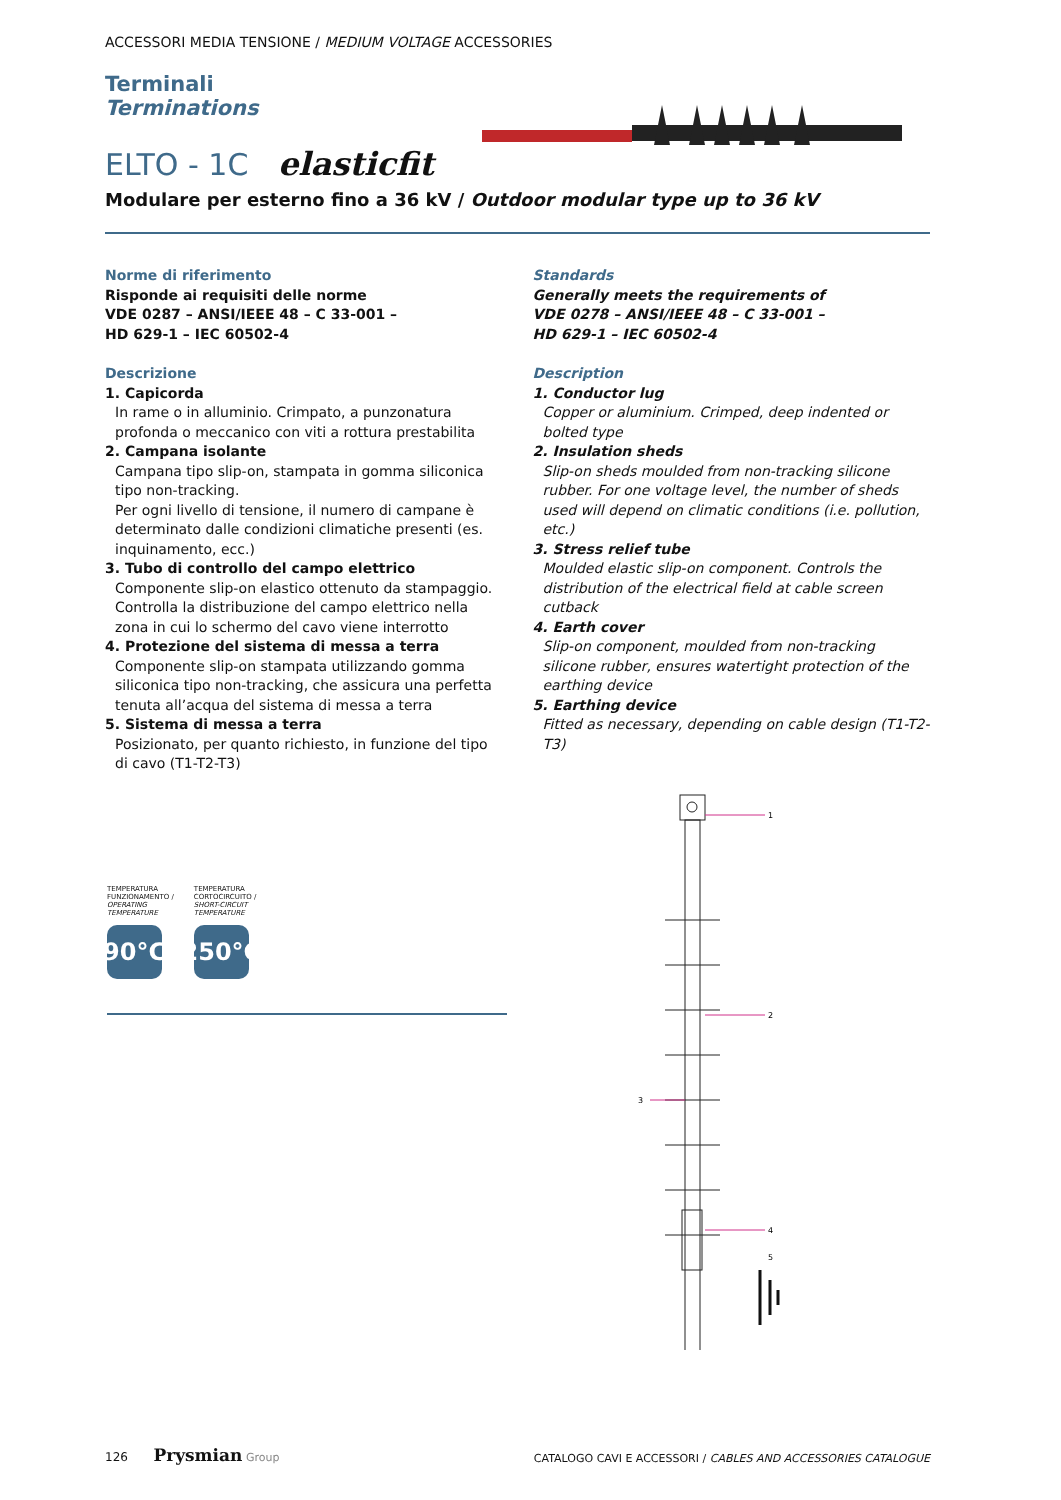ACCESSORI MEDIA TENSIONE / MEDIUM VOLTAGE ACCESSORIES
Terminali
Terminations
ELTO - 1C elasticfit
Modulare per esterno fino a 36 kV / Outdoor modular type up to 36 kV
Norme di riferimento
Risponde ai requisiti delle norme
VDE 0287 – ANSI/IEEE 48 – C 33-001 –
HD 629-1 – IEC 60502-4
Descrizione
1. Capicorda
In rame o in alluminio. Crimpato, a punzonatura profonda o meccanico con viti a rottura prestabilita
2. Campana isolante
Campana tipo slip-on, stampata in gomma siliconica tipo non-tracking.
Per ogni livello di tensione, il numero di campane è determinato dalle condizioni climatiche presenti (es. inquinamento, ecc.)
3. Tubo di controllo del campo elettrico
Componente slip-on elastico ottenuto da stampaggio. Controlla la distribuzione del campo elettrico nella zona in cui lo schermo del cavo viene interrotto
4. Protezione del sistema di messa a terra
Componente slip-on stampata utilizzando gomma siliconica tipo non-tracking, che assicura una perfetta tenuta all’acqua del sistema di messa a terra
5. Sistema di messa a terra
Posizionato, per quanto richiesto, in funzione del tipo di cavo (T1-T2-T3)
Standards
Generally meets the requirements of
VDE 0278 – ANSI/IEEE 48 – C 33-001 –
HD 629-1 – IEC 60502-4
Description
1. Conductor lug
Copper or aluminium. Crimped, deep indented or bolted type
2. Insulation sheds
Slip-on sheds moulded from non-tracking silicone rubber. For one voltage level, the number of sheds used will depend on climatic conditions (i.e. pollution, etc.)
3. Stress relief tube
Moulded elastic slip-on component. Controls the distribution of the electrical field at cable screen cutback
4. Earth cover
Slip-on component, moulded from non-tracking silicone rubber, ensures watertight protection of the earthing device
5. Earthing device
Fitted as necessary, depending on cable design (T1-T2-T3)
TEMPERATURA
FUNZIONAMENTO /
OPERATING
TEMPERATURE
90°C
TEMPERATURA
CORTOCIRCUITO /
SHORT-CIRCUIT
TEMPERATURE
250°C
1
2
3
4
5
126 Prysmian Group
CATALOGO CAVI E ACCESSORI / CABLES AND ACCESSORIES CATALOGUE